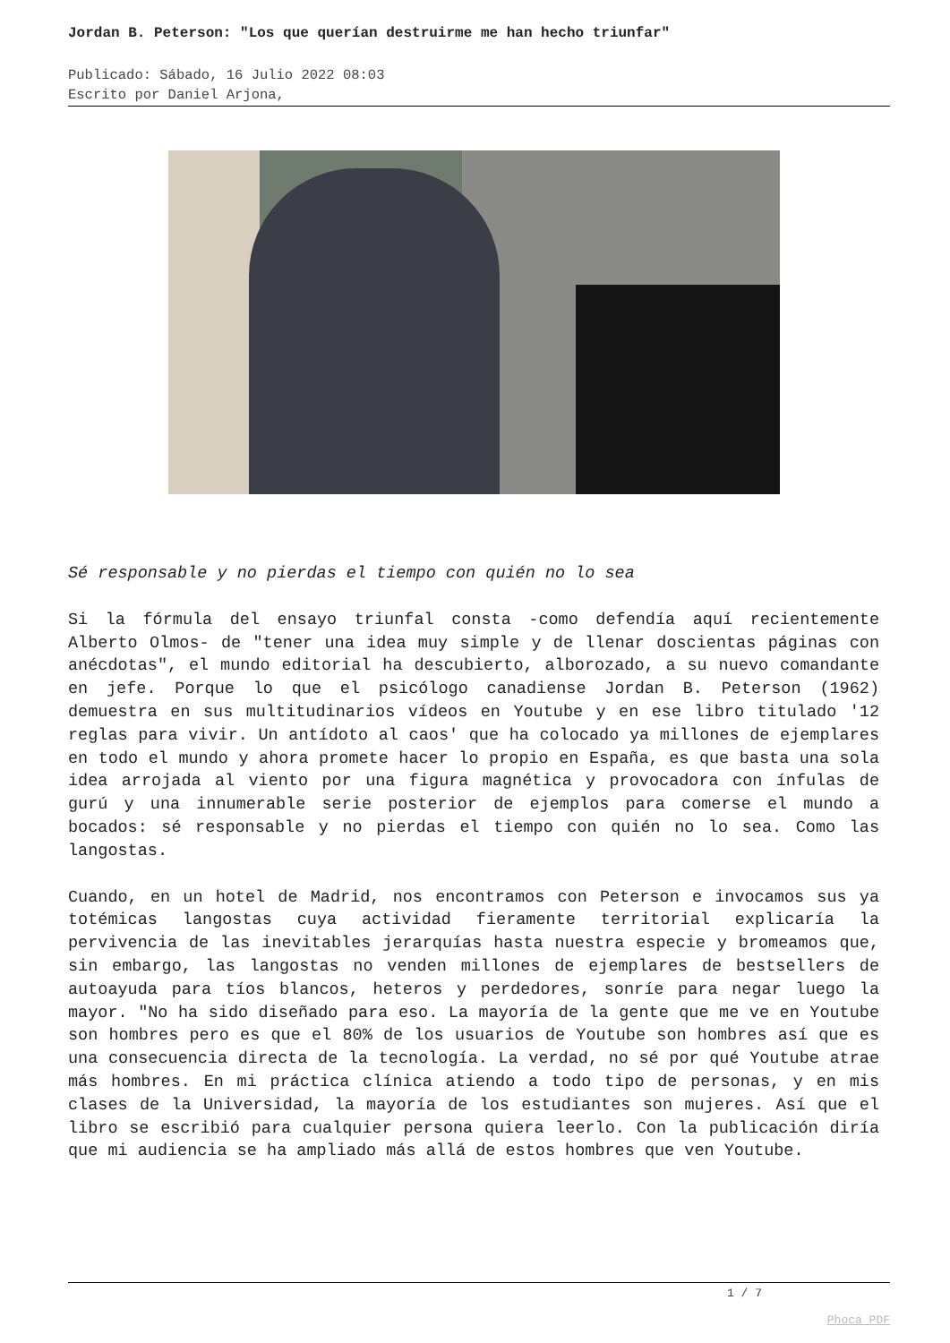Jordan B. Peterson: "Los que querían destruirme me han hecho triunfar"
Publicado: Sábado, 16 Julio 2022 08:03
Escrito por Daniel Arjona,
Sé responsable y no pierdas el tiempo con quién no lo sea
Si la fórmula del ensayo triunfal consta -como defendía aquí recientemente Alberto Olmos- de "tener una idea muy simple y de llenar doscientas páginas con anécdotas", el mundo editorial ha descubierto, alborozado, a su nuevo comandante en jefe. Porque lo que el psicólogo canadiense Jordan B. Peterson (1962) demuestra en sus multitudinarios vídeos en Youtube y en ese libro titulado '12 reglas para vivir. Un antídoto al caos' que ha colocado ya millones de ejemplares en todo el mundo y ahora promete hacer lo propio en España, es que basta una sola idea arrojada al viento por una figura magnética y provocadora con ínfulas de gurú y una innumerable serie posterior de ejemplos para comerse el mundo a bocados: sé responsable y no pierdas el tiempo con quién no lo sea. Como las langostas.
Cuando, en un hotel de Madrid, nos encontramos con Peterson e invocamos sus ya totémicas langostas cuya actividad fieramente territorial explicaría la pervivencia de las inevitables jerarquías hasta nuestra especie y bromeamos que, sin embargo, las langostas no venden millones de ejemplares de bestsellers de autoayuda para tíos blancos, heteros y perdedores, sonríe para negar luego la mayor. "No ha sido diseñado para eso. La mayoría de la gente que me ve en Youtube son hombres pero es que el 80% de los usuarios de Youtube son hombres así que es una consecuencia directa de la tecnología. La verdad, no sé por qué Youtube atrae más hombres. En mi práctica clínica atiendo a todo tipo de personas, y en mis clases de la Universidad, la mayoría de los estudiantes son mujeres. Así que el libro se escribió para cualquier persona quiera leerlo. Con la publicación diría que mi audiencia se ha ampliado más allá de estos hombres que ven Youtube.
1 / 7
Phoca PDF